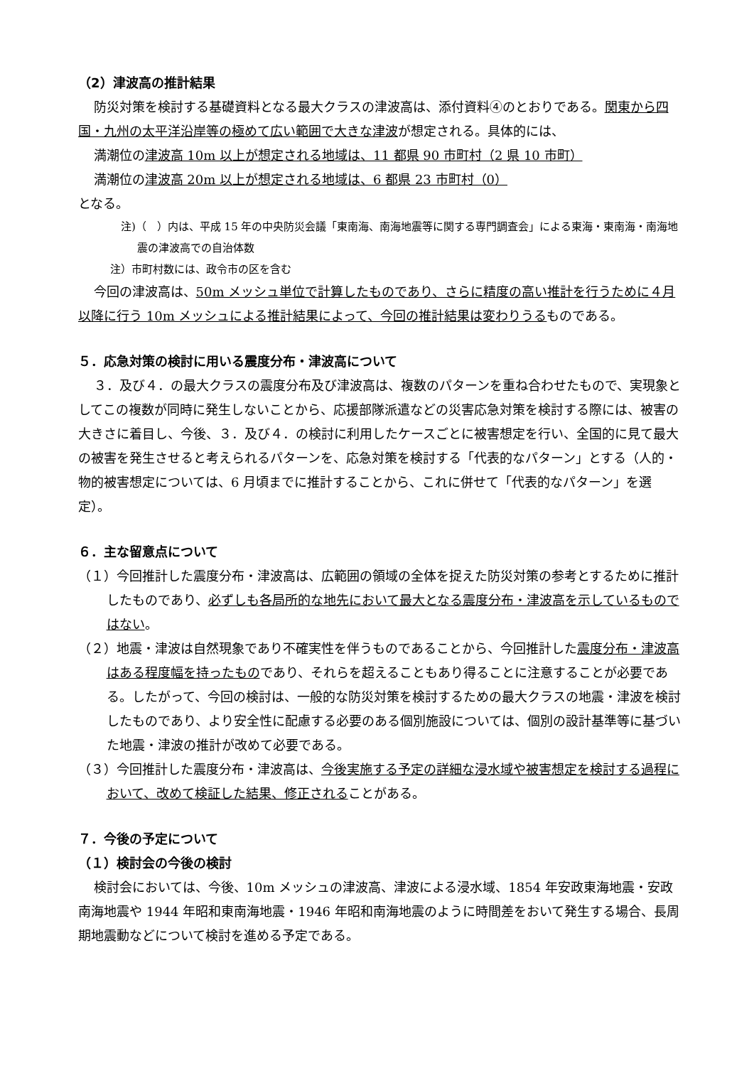（2）津波高の推計結果
防災対策を検討する基礎資料となる最大クラスの津波高は、添付資料④のとおりである。関東から四国・九州の太平洋沿岸等の極めて広い範囲で大きな津波が想定される。具体的には、
満潮位の津波高 10m 以上が想定される地域は、11 都県 90 市町村（2 県 10 市町）
満潮位の津波高 20m 以上が想定される地域は、6 都県 23 市町村（0）
となる。
注)（　）内は、平成 15 年の中央防災会議「東南海、南海地震等に関する専門調査会」による東海・東南海・南海地震の津波高での自治体数
注）市町村数には、政令市の区を含む
今回の津波高は、50m メッシュ単位で計算したものであり、さらに精度の高い推計を行うために４月以降に行う 10m メッシュによる推計結果によって、今回の推計結果は変わりうるものである。
５．応急対策の検討に用いる震度分布・津波高について
３．及び４．の最大クラスの震度分布及び津波高は、複数のパターンを重ね合わせたもので、実現象としてこの複数が同時に発生しないことから、応援部隊派遣などの災害応急対策を検討する際には、被害の大きさに着目し、今後、３．及び４．の検討に利用したケースごとに被害想定を行い、全国的に見て最大の被害を発生させると考えられるパターンを、応急対策を検討する「代表的なパターン」とする（人的・物的被害想定については、6 月頃までに推計することから、これに併せて「代表的なパターン」を選定）。
６．主な留意点について
（１）今回推計した震度分布・津波高は、広範囲の領域の全体を捉えた防災対策の参考とするために推計したものであり、必ずしも各局所的な地先において最大となる震度分布・津波高を示しているものではない。
（２）地震・津波は自然現象であり不確実性を伴うものであることから、今回推計した震度分布・津波高はある程度幅を持ったものであり、それらを超えることもあり得ることに注意することが必要である。したがって、今回の検討は、一般的な防災対策を検討するための最大クラスの地震・津波を検討したものであり、より安全性に配慮する必要のある個別施設については、個別の設計基準等に基づいた地震・津波の推計が改めて必要である。
（３）今回推計した震度分布・津波高は、今後実施する予定の詳細な浸水域や被害想定を検討する過程において、改めて検証した結果、修正されることがある。
７．今後の予定について
（１）検討会の今後の検討
検討会においては、今後、10m メッシュの津波高、津波による浸水域、1854 年安政東海地震・安政南海地震や 1944 年昭和東南海地震・1946 年昭和南海地震のように時間差をおいて発生する場合、長周期地震動などについて検討を進める予定である。